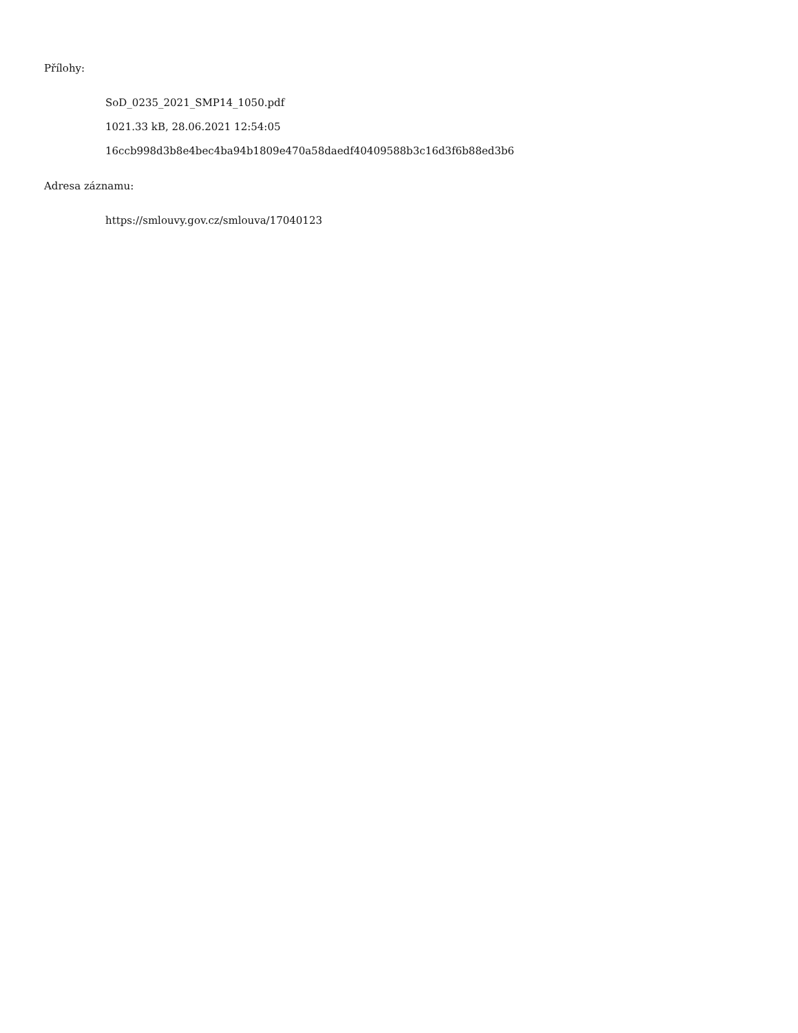Přílohy:
SoD_0235_2021_SMP14_1050.pdf
1021.33 kB, 28.06.2021 12:54:05
16ccb998d3b8e4bec4ba94b1809e470a58daedf40409588b3c16d3f6b88ed3b6
Adresa záznamu:
https://smlouvy.gov.cz/smlouva/17040123